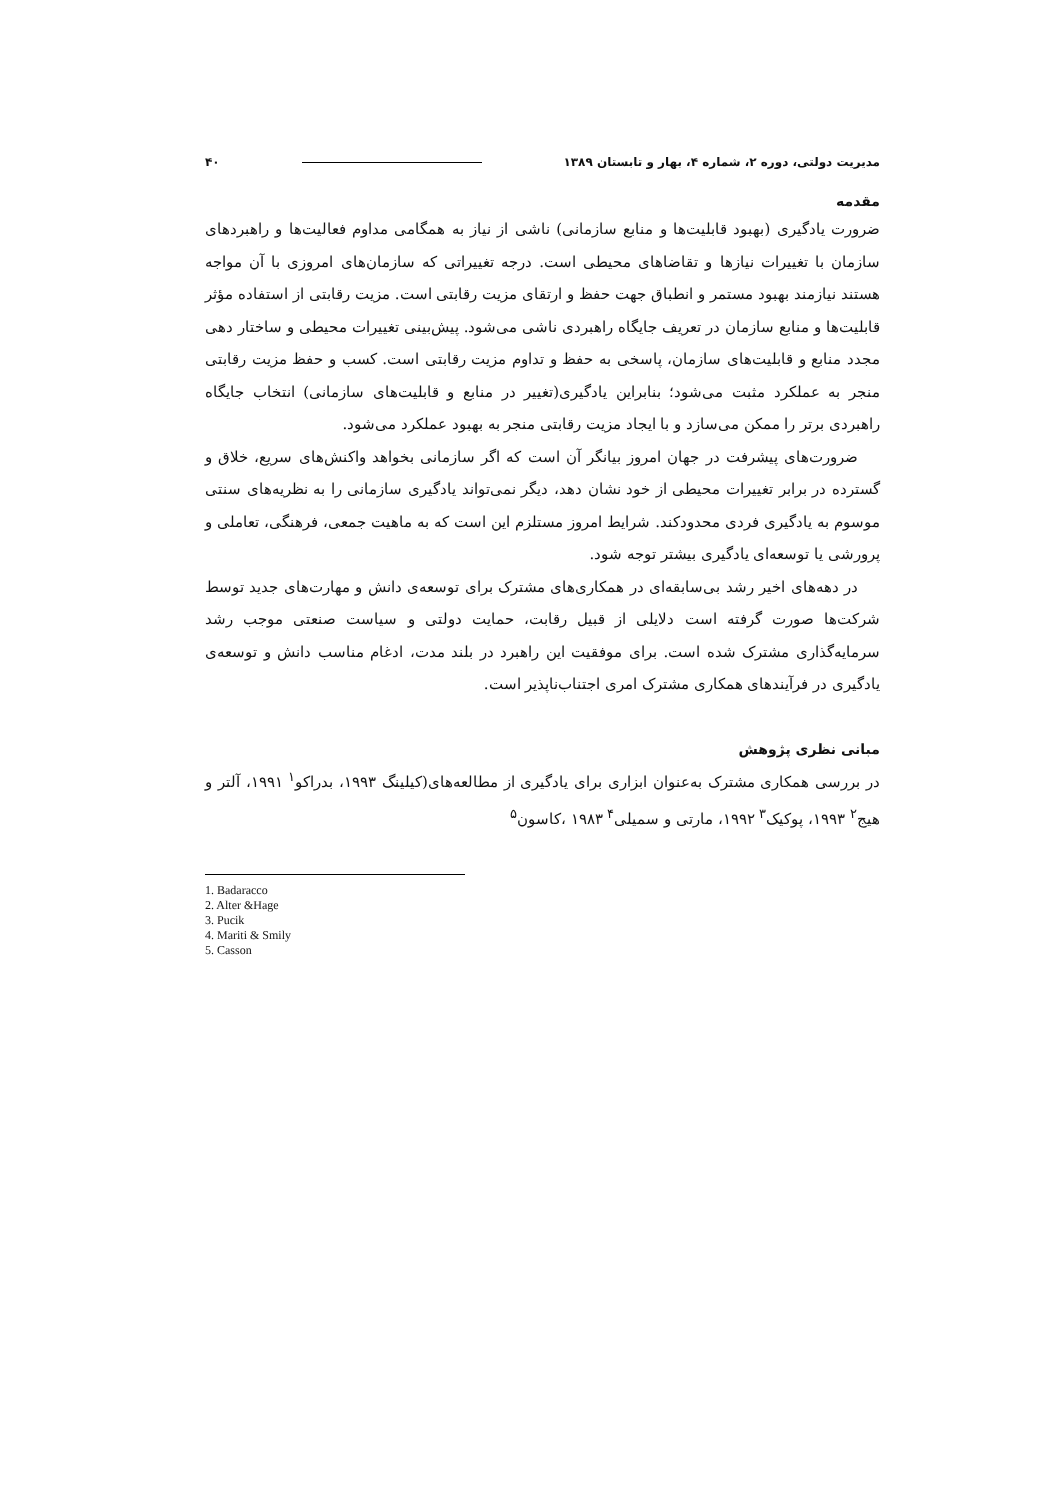مدیریت دولتی، دوره ۲، شماره ۴، بهار و تابستان ۱۳۸۹ ۴۰
مقدمه
ضرورت یادگیری (بهبود قابلیت‌ها و منابع سازمانی) ناشی از نیاز به همگامی مداوم فعالیت‌ها و راهبردهای سازمان با تغییرات نیازها و تقاضاهای محیطی است. درجه تغییراتی که سازمان‌های امروزی با آن مواجه هستند نیازمند بهبود مستمر و انطباق جهت حفظ و ارتقای مزیت رقابتی است. مزیت رقابتی از استفاده مؤثر قابلیت‌ها و منابع سازمان در تعریف جایگاه راهبردی ناشی می‌شود. پیش‌بینی تغییرات محیطی و ساختار دهی مجدد منابع و قابلیت‌های سازمان، پاسخی به حفظ و تداوم مزیت رقابتی است. کسب و حفظ مزیت رقابتی منجر به عملکرد مثبت می‌شود؛ بنابراین یادگیری(تغییر در منابع و قابلیت‌های سازمانی) انتخاب جایگاه راهبردی برتر را ممکن می‌سازد و با ایجاد مزیت رقابتی منجر به بهبود عملکرد می‌شود.
ضرورت‌های پیشرفت در جهان امروز بیانگر آن است که اگر سازمانی بخواهد واکنش‌های سریع، خلاق و گسترده در برابر تغییرات محیطی از خود نشان دهد، دیگر نمی‌تواند یادگیری سازمانی را به نظریه‌های سنتی موسوم به یادگیری فردی محدودکند. شرایط امروز مستلزم این است که به ماهیت جمعی، فرهنگی، تعاملی و پرورشی یا توسعه‌ای یادگیری بیشتر توجه شود.
در دهه‌های اخیر رشد بی‌سابقه‌ای در همکاری‌های مشترک برای توسعه‌ی دانش و مهارت‌های جدید توسط شرکت‌ها صورت گرفته است دلایلی از قبیل رقابت، حمایت دولتی و سیاست صنعتی موجب رشد سرمایه‌گذاری مشترک شده است. برای موفقیت این راهبرد در بلند مدت، ادغام مناسب دانش و توسعه‌ی یادگیری در فرآیندهای همکاری مشترک امری اجتناب‌ناپذیر است.
مبانی نظری پژوهش
در بررسی همکاری مشترک به‌عنوان ابزاری برای یادگیری از مطالعه‌های(کیلینگ ۱۹۹۳، بدراکو<sup>۱</sup> ۱۹۹۱، آلتر و هیج<sup>۲</sup> ۱۹۹۳، پوکیک<sup>۳</sup> ۱۹۹۲، مارتی و سمیلی<sup>۴</sup> ۱۹۸۳ ،کاسون<sup>۵</sup>
1. Badaracco
2. Alter &Hage
3. Pucik
4. Mariti & Smily
5. Casson